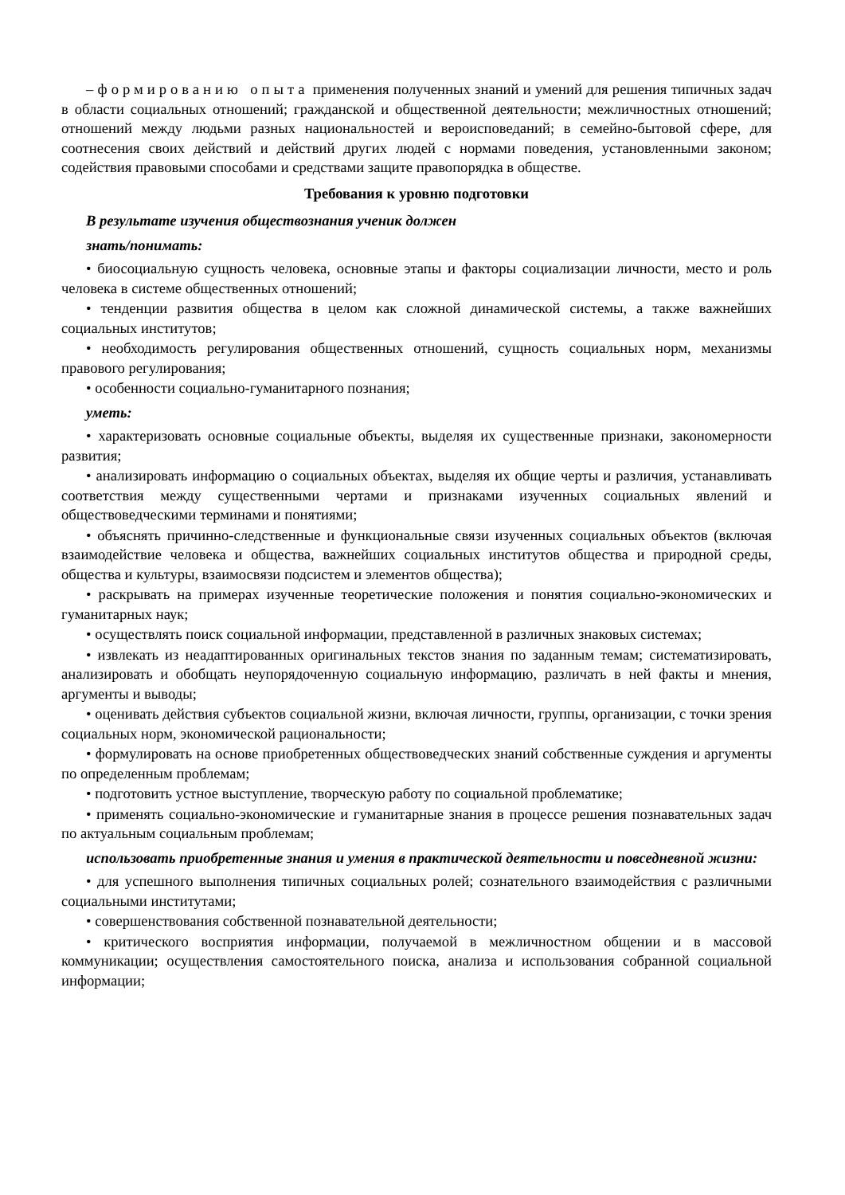– формированию опыта применения полученных знаний и умений для решения типичных задач в области социальных отношений; гражданской и общественной деятельности; межличностных отношений; отношений между людьми разных национальностей и вероисповеданий; в семейно-бытовой сфере, для соотнесения своих действий и действий других людей с нормами поведения, установленными законом; содействия правовыми способами и средствами защите правопорядка в обществе.
Требования к уровню подготовки
В результате изучения обществознания ученик должен
знать/понимать:
• биосоциальную сущность человека, основные этапы и факторы социализации личности, место и роль человека в системе общественных отношений;
• тенденции развития общества в целом как сложной динамической системы, а также важнейших социальных институтов;
• необходимость регулирования общественных отношений, сущность социальных норм, механизмы правового регулирования;
• особенности социально-гуманитарного познания;
уметь:
• характеризовать основные социальные объекты, выделяя их существенные признаки, закономерности развития;
• анализировать информацию о социальных объектах, выделяя их общие черты и различия, устанавливать соответствия между существенными чертами и признаками изученных социальных явлений и обществоведческими терминами и понятиями;
• объяснять причинно-следственные и функциональные связи изученных социальных объектов (включая взаимодействие человека и общества, важнейших социальных институтов общества и природной среды, общества и культуры, взаимосвязи подсистем и элементов общества);
• раскрывать на примерах изученные теоретические положения и понятия социально-экономических и гуманитарных наук;
• осуществлять поиск социальной информации, представленной в различных знаковых системах;
• извлекать из неадаптированных оригинальных текстов знания по заданным темам; систематизировать, анализировать и обобщать неупорядоченную социальную информацию, различать в ней факты и мнения, аргументы и выводы;
• оценивать действия субъектов социальной жизни, включая личности, группы, организации, с точки зрения социальных норм, экономической рациональности;
• формулировать на основе приобретенных обществоведческих знаний собственные суждения и аргументы по определенным проблемам;
• подготовить устное выступление, творческую работу по социальной проблематике;
• применять социально-экономические и гуманитарные знания в процессе решения познавательных задач по актуальным социальным проблемам;
использовать приобретенные знания и умения в практической деятельности и повседневной жизни:
• для успешного выполнения типичных социальных ролей; сознательного взаимодействия с различными социальными институтами;
• совершенствования собственной познавательной деятельности;
• критического восприятия информации, получаемой в межличностном общении и в массовой коммуникации; осуществления самостоятельного поиска, анализа и использования собранной социальной информации;